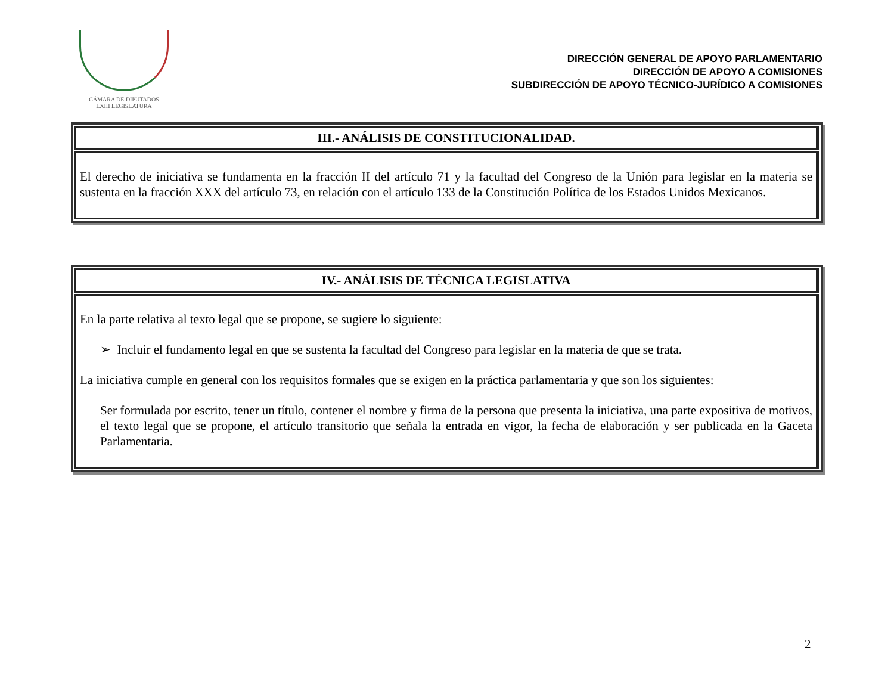CÁMARA DE DIPUTADOS
LXIII LEGISLATURA
DIRECCIÓN GENERAL DE APOYO PARLAMENTARIO
DIRECCIÓN DE APOYO A COMISIONES
SUBDIRECCIÓN DE APOYO TÉCNICO-JURÍDICO A COMISIONES
| III.- ANÁLISIS DE CONSTITUCIONALIDAD. |
| --- |
| El derecho de iniciativa se fundamenta en la fracción II del artículo 71 y la facultad del Congreso de la Unión para legislar en la materia se sustenta en la fracción XXX del artículo 73, en relación con el artículo 133 de la Constitución Política de los Estados Unidos Mexicanos. |
| IV.- ANÁLISIS DE TÉCNICA LEGISLATIVA |
| --- |
| En la parte relativa al texto legal que se propone, se sugiere lo siguiente: ➢ Incluir el fundamento legal en que se sustenta la facultad del Congreso para legislar en la materia de que se trata. La iniciativa cumple en general con los requisitos formales que se exigen en la práctica parlamentaria y que son los siguientes: Ser formulada por escrito, tener un título, contener el nombre y firma de la persona que presenta la iniciativa, una parte expositiva de motivos, el texto legal que se propone, el artículo transitorio que señala la entrada en vigor, la fecha de elaboración y ser publicada en la Gaceta Parlamentaria. |
2